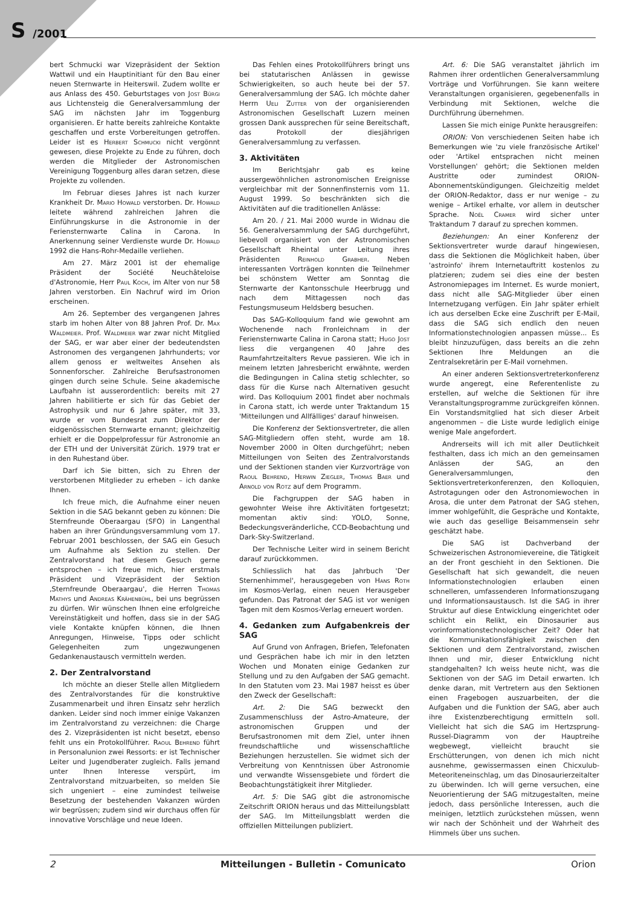S /2001
bert Schmucki war Vizepräsident der Sektion Wattwil und ein Hauptinitiant für den Bau einer neuen Sternwarte in Heiterswil. Zudem wollte er aus Anlass des 450. Geburtstages von Jost Bürgi aus Lichtensteig die Generalversammlung der SAG im nächsten Jahr im Toggenburg organisieren. Er hatte bereits zahlreiche Kontakte geschaffen und erste Vorbereitungen getroffen. Leider ist es Herbert Schmucki nicht vergönnt gewesen, diese Projekte zu Ende zu führen, doch werden die Mitglieder der Astronomischen Vereinigung Toggenburg alles daran setzen, diese Projekte zu vollenden.
Im Februar dieses Jahres ist nach kurzer Krankheit Dr. Mario Howald verstorben. Dr. Howald leitete während zahlreichen Jahren die Einführungskurse in die Astronomie in der Feriensternwarte Calina in Carona. In Anerkennung seiner Verdienste wurde Dr. Howald 1992 die Hans-Rohr-Medaille verliehen.
Am 27. März 2001 ist der ehemalige Präsident der Société Neuchâteloise d'Astronomie, Herr Paul Koch, im Alter von nur 58 Jahren verstorben. Ein Nachruf wird im Orion erscheinen.
Am 26. September des vergangenen Jahres starb im hohen Alter von 88 Jahren Prof. Dr. Max Waldmeier. Prof. Waldmeier war zwar nicht Mitglied der SAG, er war aber einer der bedeutendsten Astronomen des vergangenen Jahrhunderts; vor allem genoss er weltweites Ansehen als Sonnenforscher. Zahlreiche Berufsastronomen gingen durch seine Schule. Seine akademische Laufbahn ist ausserordentlich: bereits mit 27 Jahren habilitierte er sich für das Gebiet der Astrophysik und nur 6 Jahre später, mit 33, wurde er vom Bundesrat zum Direktor der eidgenössischen Sternwarte ernannt; gleichzeitig erhielt er die Doppelprofessur für Astronomie an der ETH und der Universität Zürich. 1979 trat er in den Ruhestand über.
Darf ich Sie bitten, sich zu Ehren der verstorbenen Mitglieder zu erheben – ich danke Ihnen.
Ich freue mich, die Aufnahme einer neuen Sektion in die SAG bekannt geben zu können: Die Sternfreunde Oberaargau (SFO) in Langenthal haben an ihrer Gründungsversammlung vom 17. Februar 2001 beschlossen, der SAG ein Gesuch um Aufnahme als Sektion zu stellen. Der Zentralvorstand hat diesem Gesuch gerne entsprochen – ich freue mich, hier erstmals Präsident und Vizepräsident der Sektion ‚Sternfreunde Oberaargau', die Herren Thomas Mathys und Andreas Krähenbühl, bei uns begrüssen zu dürfen. Wir wünschen Ihnen eine erfolgreiche Vereinstätigkeit und hoffen, dass sie in der SAG viele Kontakte knüpfen können, die Ihnen Anregungen, Hinweise, Tipps oder schlicht Gelegenheiten zum ungezwungenen Gedankenaustausch vermitteln werden.
2. Der Zentralvorstand
Ich möchte an dieser Stelle allen Mitgliedern des Zentralvorstandes für die konstruktive Zusammenarbeit und ihren Einsatz sehr herzlich danken. Leider sind noch immer einige Vakanzen im Zentralvorstand zu verzeichnen: die Charge des 2. Vizepräsidenten ist nicht besetzt, ebenso fehlt uns ein Protokollführer. Raoul Behrend führt in Personalunion zwei Ressorts: er ist Technischer Leiter und Jugendberater zugleich. Falls jemand unter Ihnen Interesse verspürt, im Zentralvorstand mitzuarbeiten, so melden Sie sich ungeniert – eine zumindest teilweise Besetzung der bestehenden Vakanzen würden wir begrüssen; zudem sind wir durchaus offen für innovative Vorschläge und neue Ideen.
Das Fehlen eines Protokollführers bringt uns bei statutarischen Anlässen in gewisse Schwierigkeiten, so auch heute bei der 57. Generalversammlung der SAG. Ich möchte daher Herrn Ueli Zutter von der organisierenden Astronomischen Gesellschaft Luzern meinen grossen Dank aussprechen für seine Bereitschaft, das Protokoll der diesjährigen Generalversammlung zu verfassen.
3. Aktivitäten
Im Berichtsjahr gab es keine aussergewöhnlichen astronomischen Ereignisse vergleichbar mit der Sonnenfinsternis vom 11. August 1999. So beschränkten sich die Aktivitäten auf die traditionellen Anlässe:
Am 20. / 21. Mai 2000 wurde in Widnau die 56. Generalversammlung der SAG durchgeführt, liebevoll organisiert von der Astronomischen Gesellschaft Rheintal unter Leitung ihres Präsidenten Reinhold Grabher. Neben interessanten Vorträgen konnten die Teilnehmer bei schönstem Wetter am Sonntag die Sternwarte der Kantonsschule Heerbrugg und nach dem Mittagessen noch das Festungsmuseum Heldsberg besuchen.
Das SAG-Kolloquium fand wie gewohnt am Wochenende nach Fronleichnam in der Feriensternwarte Calina in Carona statt; Hugo Jost liess die vergangenen 40 Jahre des Raumfahrtzeitalters Revue passieren. Wie ich in meinem letzten Jahresbericht erwähnte, werden die Bedingungen in Calina stetig schlechter, so dass für die Kurse nach Alternativen gesucht wird. Das Kolloquium 2001 findet aber nochmals in Carona statt, ich werde unter Traktandum 15 'Mitteilungen und Allfälliges' darauf hinweisen.
Die Konferenz der Sektionsvertreter, die allen SAG-Mitgliedern offen steht, wurde am 18. November 2000 in Olten durchgeführt; neben Mitteilungen von Seiten des Zentralvorstands und der Sektionen standen vier Kurzvorträge von Raoul Behrend, Herwin Ziegler, Thomas Baer und Arnold von Rotz auf dem Programm.
Die Fachgruppen der SAG haben in gewohnter Weise ihre Aktivitäten fortgesetzt; momentan aktiv sind: YOLO, Sonne, Bedeckungsveränderliche, CCD-Beobachtung und Dark-Sky-Switzerland.
Der Technische Leiter wird in seinem Bericht darauf zurückkommen.
Schliesslich hat das Jahrbuch 'Der Sternenhimmel', herausgegeben von Hans Roth im Kosmos-Verlag, einen neuen Herausgeber gefunden. Das Patronat der SAG ist vor wenigen Tagen mit dem Kosmos-Verlag erneuert worden.
4. Gedanken zum Aufgabenkreis der SAG
Auf Grund von Anfragen, Briefen, Telefonaten und Gesprächen habe ich mir in den letzten Wochen und Monaten einige Gedanken zur Stellung und zu den Aufgaben der SAG gemacht. In den Statuten vom 23. Mai 1987 heisst es über den Zweck der Gesellschaft:
Art. 2: Die SAG bezweckt den Zusammenschluss der Astro-Amateure, der astronomischen Gruppen und der Berufsastronomen mit dem Ziel, unter ihnen freundschaftliche und wissenschaftliche Beziehungen herzustellen. Sie widmet sich der Verbreitung von Kenntnissen über Astronomie und verwandte Wissensgebiete und fördert die Beobachtungstätigkeit ihrer Mitglieder.
Art. 5: Die SAG gibt die astronomische Zeitschrift ORION heraus und das Mitteilungsblatt der SAG. Im Mitteilungsblatt werden die offiziellen Mitteilungen publiziert.
Art. 6: Die SAG veranstaltet jährlich im Rahmen ihrer ordentlichen Generalversammlung Vorträge und Vorführungen. Sie kann weitere Veranstaltungen organisieren, gegebenenfalls in Verbindung mit Sektionen, welche die Durchführung übernehmen.
Lassen Sie mich einige Punkte herausgreifen:
ORION: Von verschiedenen Seiten habe ich Bemerkungen wie 'zu viele französische Artikel' oder 'Artikel entsprachen nicht meinen Vorstellungen' gehört; die Sektionen melden Austritte oder zumindest ORION-Abonnementskündigungen. Gleichzeitig meldet der ORION-Redaktor, dass er nur wenige – zu wenige – Artikel erhalte, vor allem in deutscher Sprache. Noël Cramer wird sicher unter Traktandum 7 darauf zu sprechen kommen.
Beziehungen: An einer Konferenz der Sektionsvertreter wurde darauf hingewiesen, dass die Sektionen die Möglichkeit haben, über 'astroinfo' ihrem Internetauftritt kostenlos zu platzieren; zudem sei dies eine der besten Astronomiepages im Internet. Es wurde moniert, dass nicht alle SAG-Mitglieder über einen Internetzugang verfügen. Ein Jahr später erhielt ich aus derselben Ecke eine Zuschrift per E-Mail, dass die SAG sich endlich den neuen Informationstechnologien anpassen müsse... Es bleibt hinzuzufügen, dass bereits an die zehn Sektionen Ihre Meldungen an die Zentralsekretärin per E-Mail vornehmen.
An einer anderen Sektionsvertreterkonferenz wurde angeregt, eine Referentenliste zu erstellen, auf welche die Sektionen für ihre Veranstaltungsprogramme zurückgreifen können. Ein Vorstandsmitglied hat sich dieser Arbeit angenommen – die Liste wurde lediglich einige wenige Male angefordert.
Andrerseits will ich mit aller Deutlichkeit festhalten, dass ich mich an den gemeinsamen Anlässen der SAG, an den Generalversammlungen, den Sektionsvertreterkonferenzen, den Kolloquien, Astrotagungen oder den Astronomiewochen in Arosa, die unter dem Patronat der SAG stehen, immer wohlgefühlt, die Gespräche und Kontakte, wie auch das gesellige Beisammensein sehr geschätzt habe.
Die SAG ist Dachverband der Schweizerischen Astronomievereine, die Tätigkeit an der Front geschieht in den Sektionen. Die Gesellschaft hat sich gewandelt, die neuen Informationstechnologien erlauben einen schnelleren, umfassenderen Informationszugang und Informationsaustausch. Ist die SAG in ihrer Struktur auf diese Entwicklung eingerichtet oder schlicht ein Relikt, ein Dinosaurier aus vorinformationstechnologischer Zeit? Oder hat die Kommunikationsfähigkeit zwischen den Sektionen und dem Zentralvorstand, zwischen Ihnen und mir, dieser Entwicklung nicht standgehalten? Ich weiss heute nicht, was die Sektionen von der SAG im Detail erwarten. Ich denke daran, mit Vertretern aus den Sektionen einen Fragebogen auszuarbeiten, der die Aufgaben und die Funktion der SAG, aber auch ihre Existenzberechtigung ermitteln soll. Vielleicht hat sich die SAG im Hertzsprung-Russel-Diagramm von der Hauptreihe wegbewegt, vielleicht braucht sie Erschütterungen, von denen ich mich nicht ausnehme, gewissermassen einen Chicxulub-Meteoriteneinschlag, um das Dinosaurierzeitalter zu überwinden. Ich will gerne versuchen, eine Neuorientierung der SAG mitzugestalten, meine jedoch, dass persönliche Interessen, auch die meinigen, letztlich zurückstehen müssen, wenn wir nach der Schönheit und der Wahrheit des Himmels über uns suchen.
2 Mitteilungen - Bulletin - Comunicato Orion